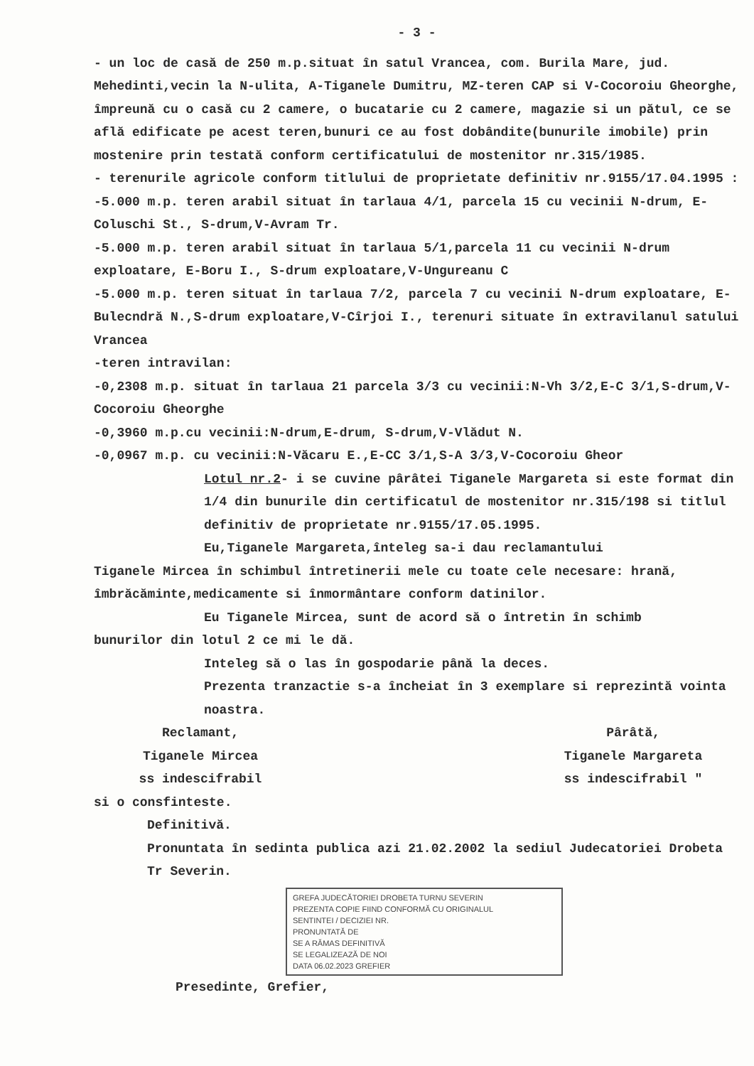- 3 -
- un loc de casă de 250 m.p.situat în satul Vranceа, com. Burila Mare, jud. Mehedinti,vecin la N-ulita, A-Tiganele Dumitru, MZ-teren CAP si V-Cocoroiu Gheorghe, împreună cu o casă cu 2 camere, o bucatarie cu 2 camere, magazie si un pătul, ce se află edificate pe acest teren,bunuri ce au fost dobândite(bunurile imobile) prin mostenire prin testată conform certificatului de mostenitor nr.315/1985.
- terenurile agricole conform titlului de proprietate definitiv nr.9155/17.04.1995 :
-5.000 m.p. teren arabil situat în tarlaua 4/1, parcela 15 cu vecinii N-drum, E-Coluschi St., S-drum,V-Avram Tr.
-5.000 m.p. teren arabil situat în tarlaua 5/1,parcela 11 cu vecinii N-drum exploatare, E-Boru I., S-drum exploatare,V-Ungureanu C
-5.000 m.p. teren situat în tarlaua 7/2, parcela 7 cu vecinii N-drum exploatare, E-Bulecndră N.,S-drum exploatare,V-Cîrjoi I., terenuri situate în extravilanul satului Vrancea
-teren intravilan:
-0,2308 m.p. situat în tarlaua 21 parcela 3/3 cu vecinii:N-Vh 3/2,E-C 3/1,S-drum,V-Cocoroiu Gheorghe
-0,3960 m.p.cu vecinii:N-drum,E-drum, S-drum,V-Vlădut N.
-0,0967 m.p. cu vecinii:N-Văcaru E.,E-CC 3/1,S-A 3/3,V-Cocoroiu Gheor
Lotul nr.2- i se cuvine pârâtei Tiganele Margareta si este format din 1/4 din bunurile din certificatul de mostenitor nr.315/198 si titlul definitiv de proprietate nr.9155/17.05.1995.
Eu,Tiganele Margareta,înteleg sa-i dau reclamantului
Tiganele Mircea în schimbul întretinerii mele cu toate cele necesare: hrană, îmbrăcăminte,medicamente si înmormântare conform datinilor.
Eu Tiganele Mircea, sunt de acord să o întretin în schimb
bunurilor din lotul 2 ce mi le dă.
Inteleg să o las în gospodarie până la deces.
Prezenta tranzactie s-a încheiat în 3 exemplare si reprezintă vointa noastra.
Reclamant,
Tiganele Mircea
ss indescifrabil
Pârâtă,
Tiganele Margareta
ss indescifrabil "
si o consfinteste.
Definitivă.
Pronuntata în sedinta publica azi 21.02.2002 la sediul Judecatoriei Drobeta Tr Severin.
GREFA JUDECĂTORIEI DROBETA TURNU SEVERIN
PREZENTA COPIE FIIND CONFORMĂ CU ORIGINALUL
SENTINTEI / DECIZIEI NR.
PRONUNTATĂ DE
SE A RĂMAS DEFINITIVĂ
SE LEGALIZEAZĂ DE NOI
DATA 06.02.2023 GREFIER
Presedinte, Grefier,